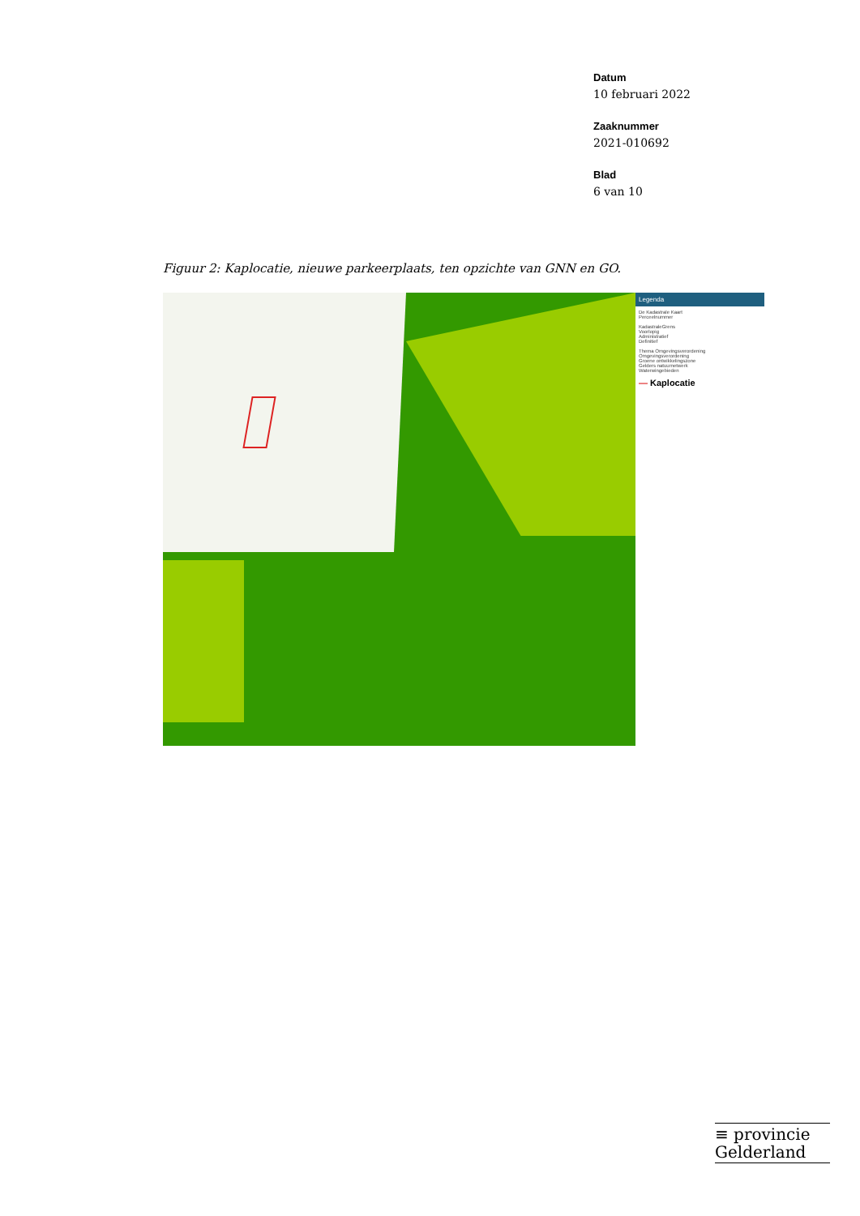Datum
10 februari 2022
Zaaknummer
2021-010692
Blad
6 van 10
Figuur 2: Kaplocatie, nieuwe parkeerplaats, ten opzichte van GNN en GO.
Legenda
De Kadastrale Kaart
Perceelnummer
KadastraleGrens
Voorlopig
Administratief
Definitief
Thema Omgevingsverordening
Omgevingsverordening
Groene ontwikkelingszone
Gelders natuurnetwerk
Waterwingebieden
— Kaplocatie
≡ provincie
Gelderland